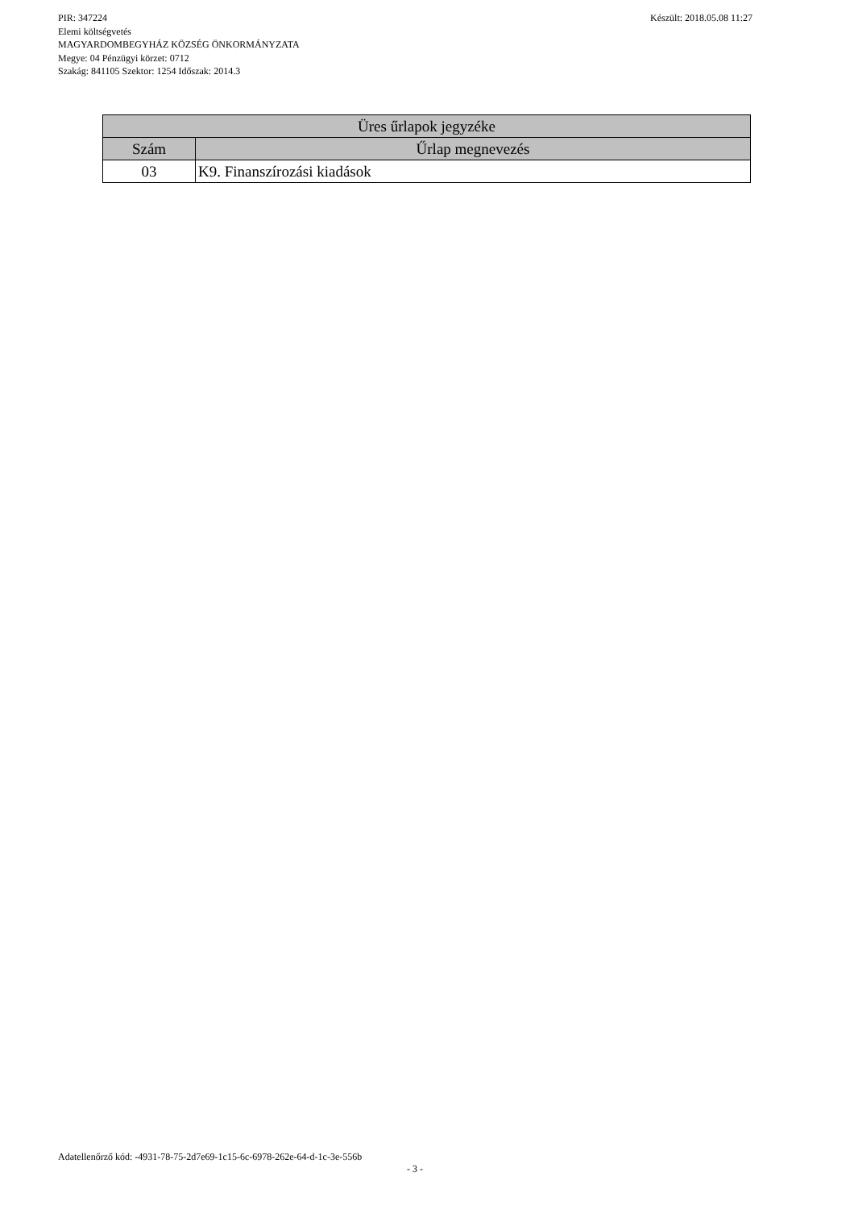PIR: 347224 Készült: 2018.05.08 11:27
Elemi költségvetés
MAGYARDOMBEGYHÁZ KÖZSÉG ÖNKORMÁNYZATA
Megye: 04 Pénzügyi körzet: 0712
Szakág: 841105 Szektor: 1254 Időszak: 2014.3
| Üres űrlapok jegyzéke | |
| --- | --- |
| Szám | Űrlap megnevezés |
| 03 | K9. Finanszírozási kiadások |
Adatellenőrző kód: -4931-78-75-2d7e69-1c15-6c-6978-262e-64-d-1c-3e-556b
- 3 -